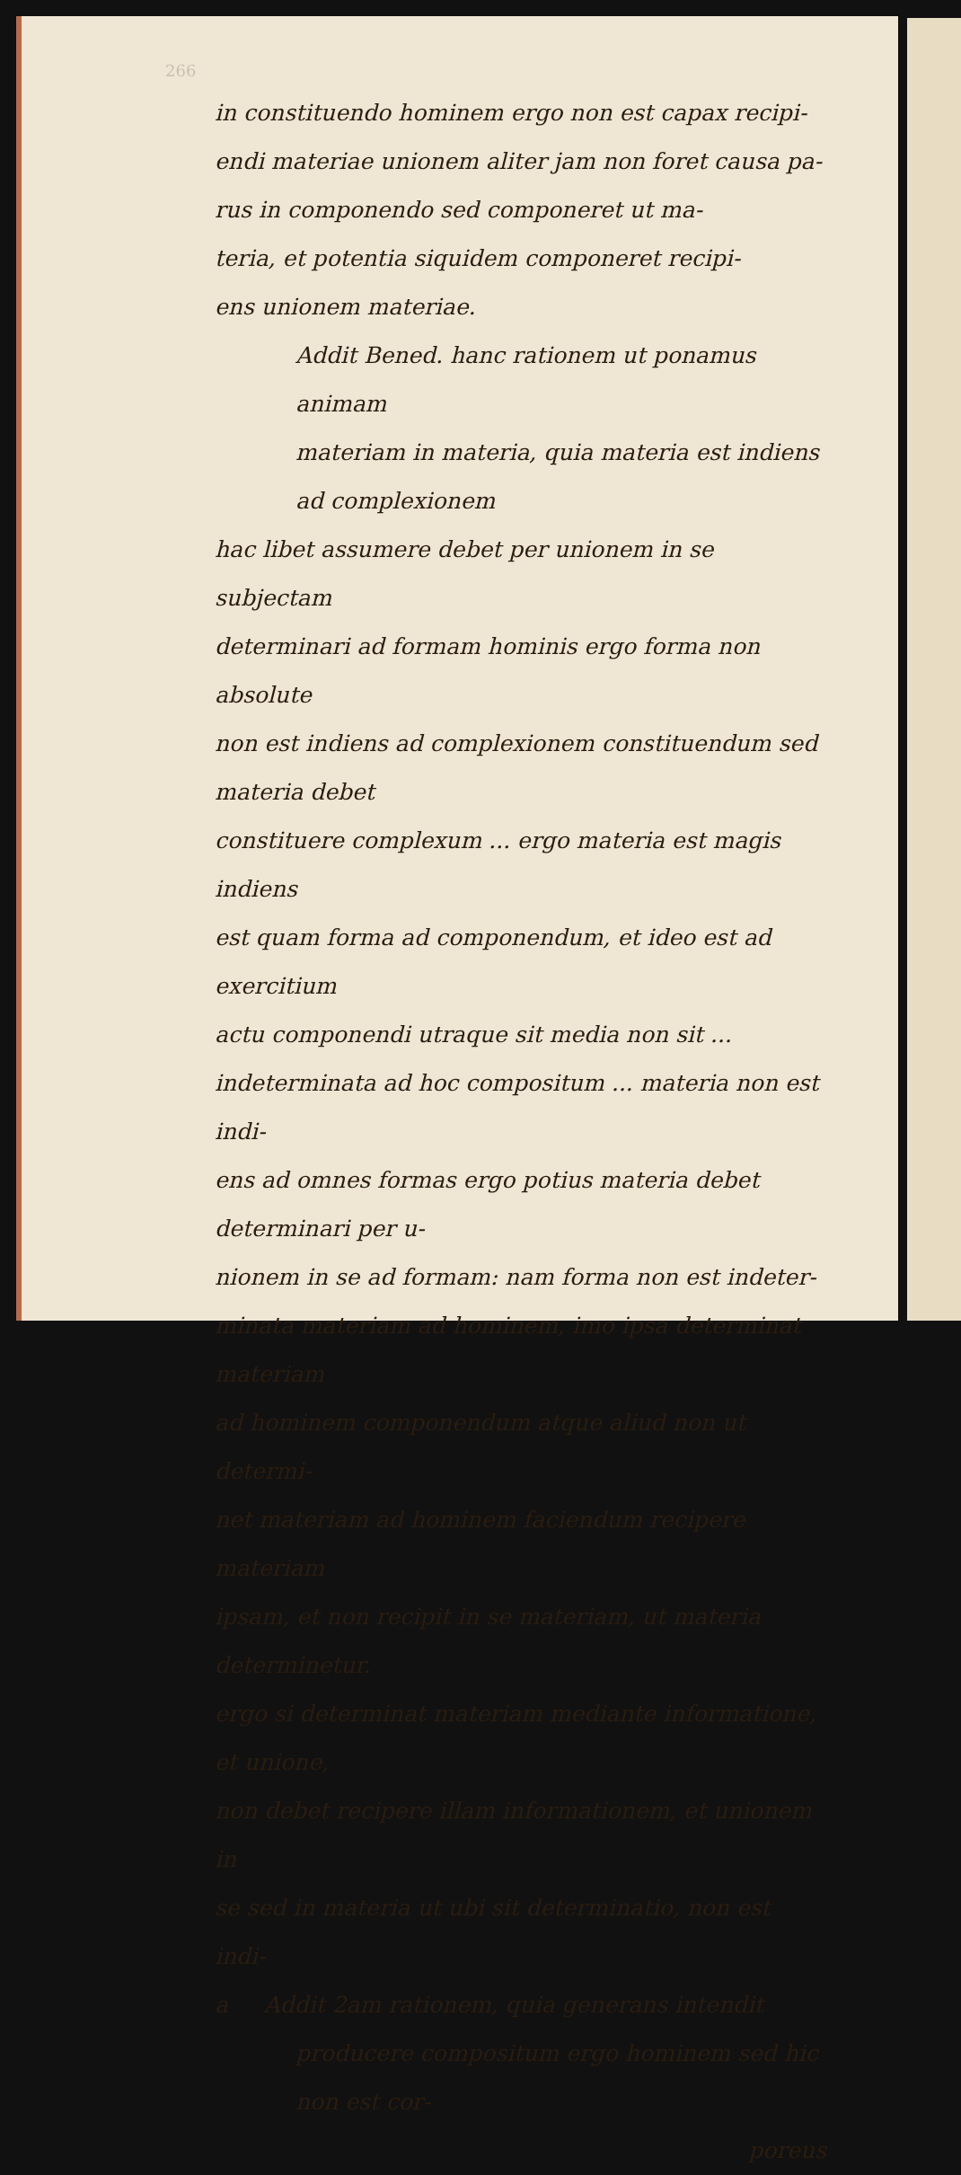266
in constituendo hominem ergo non est capax recipi-
endi materiae unionem aliter jam non foret causa pa-
rus in componendo sed componeret ut ma-
teria, et potentia siquidem componeret recipi-
ens unionem materiae.
Addit Bened. hanc rationem ut ponamus animam
materiam in materia, quia materia est indiens ad complexionem
hac libet assumere debet per unionem in se subjectam
determinari ad formam hominis ergo forma non absolute
non est indiens ad complexionem constituendum sed materia debet
constituere complexum ... ergo materia est magis indiens
est quam forma ad componendum, et ideo est ad exercitium
actu componendi utraque sit media non sit ...
indeterminata ad hoc compositum ... materia non est indi-
ens ad omnes formas ergo potius materia debet determinari per u-
nionem in se ad formam: nam forma non est indeter-
minata materiam ad hominem, imo ipsa determinat materiam
ad hominem componendum atque aliud non ut determi-
net materiam ad hominem faciendum recipere materiam
ipsam, et non recipit in se materiam, ut materia determinetur.
ergo si determinat materiam mediante informatione, et unione,
non debet recipere illam informationem, et unionem in
se sed in materia ut ubi sit determinatio, non est indi-
a Addit 2am rationem, quia generans intendit
producere compositum ergo hominem sed hic non est cor-
poreus